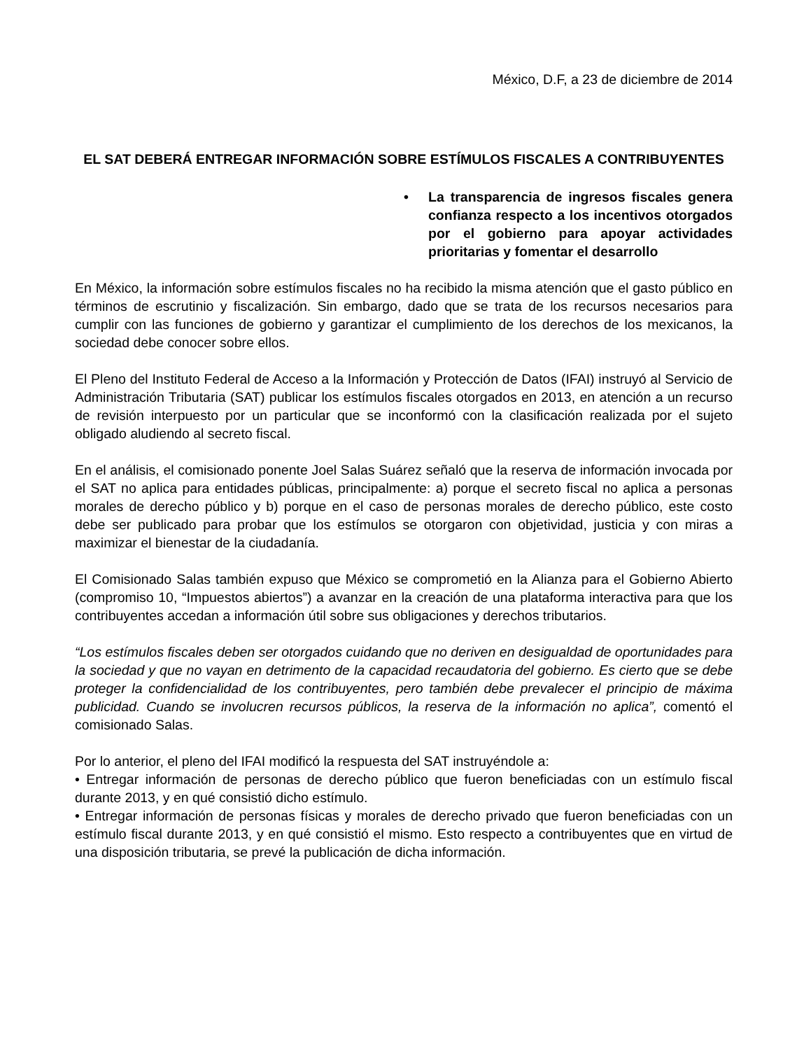México, D.F, a 23 de diciembre de 2014
EL SAT DEBERÁ ENTREGAR INFORMACIÓN SOBRE ESTÍMULOS FISCALES A CONTRIBUYENTES
• La transparencia de ingresos fiscales genera confianza respecto a los incentivos otorgados por el gobierno para apoyar actividades prioritarias y fomentar el desarrollo
En México, la información sobre estímulos fiscales no ha recibido la misma atención que el gasto público en términos de escrutinio y fiscalización. Sin embargo, dado que se trata de los recursos necesarios para cumplir con las funciones de gobierno y garantizar el cumplimiento de los derechos de los mexicanos, la sociedad debe conocer sobre ellos.
El Pleno del Instituto Federal de Acceso a la Información y Protección de Datos (IFAI) instruyó al Servicio de Administración Tributaria (SAT) publicar los estímulos fiscales otorgados en 2013, en atención a un recurso de revisión interpuesto por un particular que se inconformó con la clasificación realizada por el sujeto obligado aludiendo al secreto fiscal.
En el análisis, el comisionado ponente Joel Salas Suárez señaló que la reserva de información invocada por el SAT no aplica para entidades públicas, principalmente: a) porque el secreto fiscal no aplica a personas morales de derecho público y b) porque en el caso de personas morales de derecho público, este costo debe ser publicado para probar que los estímulos se otorgaron con objetividad, justicia y con miras a maximizar el bienestar de la ciudadanía.
El Comisionado Salas también expuso que México se comprometió en la Alianza para el Gobierno Abierto (compromiso 10, “Impuestos abiertos”) a avanzar en la creación de una plataforma interactiva para que los contribuyentes accedan a información útil sobre sus obligaciones y derechos tributarios.
“Los estímulos fiscales deben ser otorgados cuidando que no deriven en desigualdad de oportunidades para la sociedad y que no vayan en detrimento de la capacidad recaudatoria del gobierno. Es cierto que se debe proteger la confidencialidad de los contribuyentes, pero también debe prevalecer el principio de máxima publicidad. Cuando se involucren recursos públicos, la reserva de la información no aplica”, comentó el comisionado Salas.
Por lo anterior, el pleno del IFAI modificó la respuesta del SAT instruyéndole a:
• Entregar información de personas de derecho público que fueron beneficiadas con un estímulo fiscal durante 2013, y en qué consistió dicho estímulo.
• Entregar información de personas físicas y morales de derecho privado que fueron beneficiadas con un estímulo fiscal durante 2013, y en qué consistió el mismo. Esto respecto a contribuyentes que en virtud de una disposición tributaria, se prevé la publicación de dicha información.